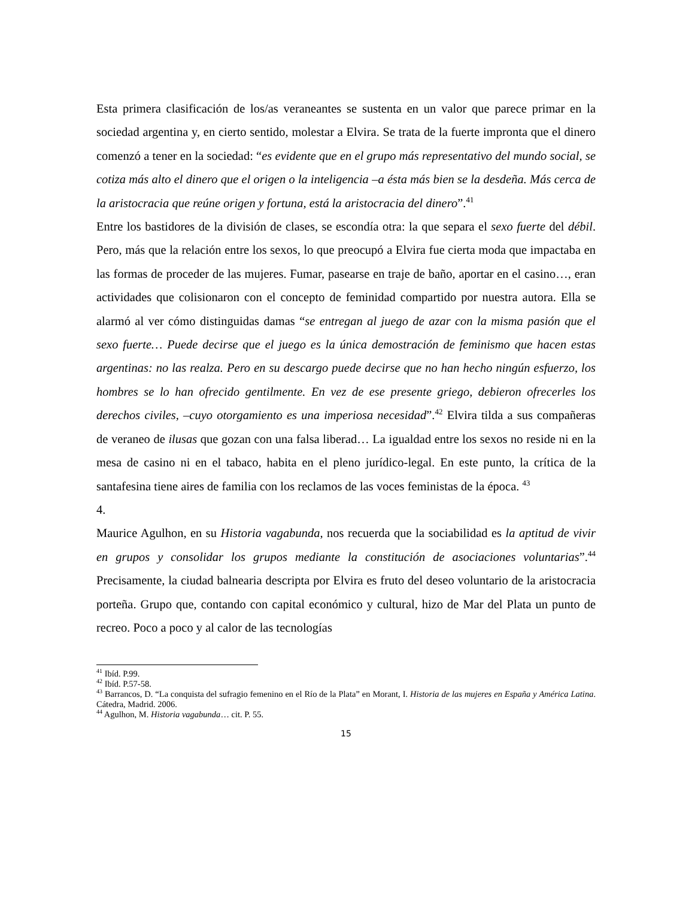Esta primera clasificación de los/as veraneantes se sustenta en un valor que parece primar en la sociedad argentina y, en cierto sentido, molestar a Elvira. Se trata de la fuerte impronta que el dinero comenzó a tener en la sociedad: “es evidente que en el grupo más representativo del mundo social, se cotiza más alto el dinero que el origen o la inteligencia –a ésta más bien se la desdeña. Más cerca de la aristocracia que reúne origen y fortuna, está la aristocracia del dinero”.<sup>41</sup>
Entre los bastidores de la división de clases, se escondía otra: la que separa el sexo fuerte del débil. Pero, más que la relación entre los sexos, lo que preocupó a Elvira fue cierta moda que impactaba en las formas de proceder de las mujeres. Fumar, pasearse en traje de baño, aportar en el casino…, eran actividades que colisionaron con el concepto de feminidad compartido por nuestra autora. Ella se alarmó al ver cómo distinguidas damas “se entregan al juego de azar con la misma pasión que el sexo fuerte… Puede decirse que el juego es la única demostración de feminismo que hacen estas argentinas: no las realza. Pero en su descargo puede decirse que no han hecho ningún esfuerzo, los hombres se lo han ofrecido gentilmente. En vez de ese presente griego, debieron ofrecerles los derechos civiles, –cuyo otorgamiento es una imperiosa necesidad”.<sup>42</sup> Elvira tilda a sus compañeras de veraneo de ilusas que gozan con una falsa liberad… La igualdad entre los sexos no reside ni en la mesa de casino ni en el tabaco, habita en el pleno jurídico-legal. En este punto, la crítica de la santafesina tiene aires de familia con los reclamos de las voces feministas de la época. <sup>43</sup>
4.
Maurice Agulhon, en su Historia vagabunda, nos recuerda que la sociabilidad es la aptitud de vivir en grupos y consolidar los grupos mediante la constitución de asociaciones voluntarias”.<sup>44</sup> Precisamente, la ciudad balnearia descripta por Elvira es fruto del deseo voluntario de la aristocracia porteña. Grupo que, contando con capital económico y cultural, hizo de Mar del Plata un punto de recreo. Poco a poco y al calor de las tecnologías
<sup>41</sup> Ibíd. P.99.
<sup>42</sup> Ibíd. P.57-58.
<sup>43</sup> Barrancos, D. “La conquista del sufragio femenino en el Río de la Plata” en Morant, I. Historia de las mujeres en España y América Latina. Cátedra, Madrid. 2006.
<sup>44</sup> Agulhon, M. Historia vagabunda… cit. P. 55.
15